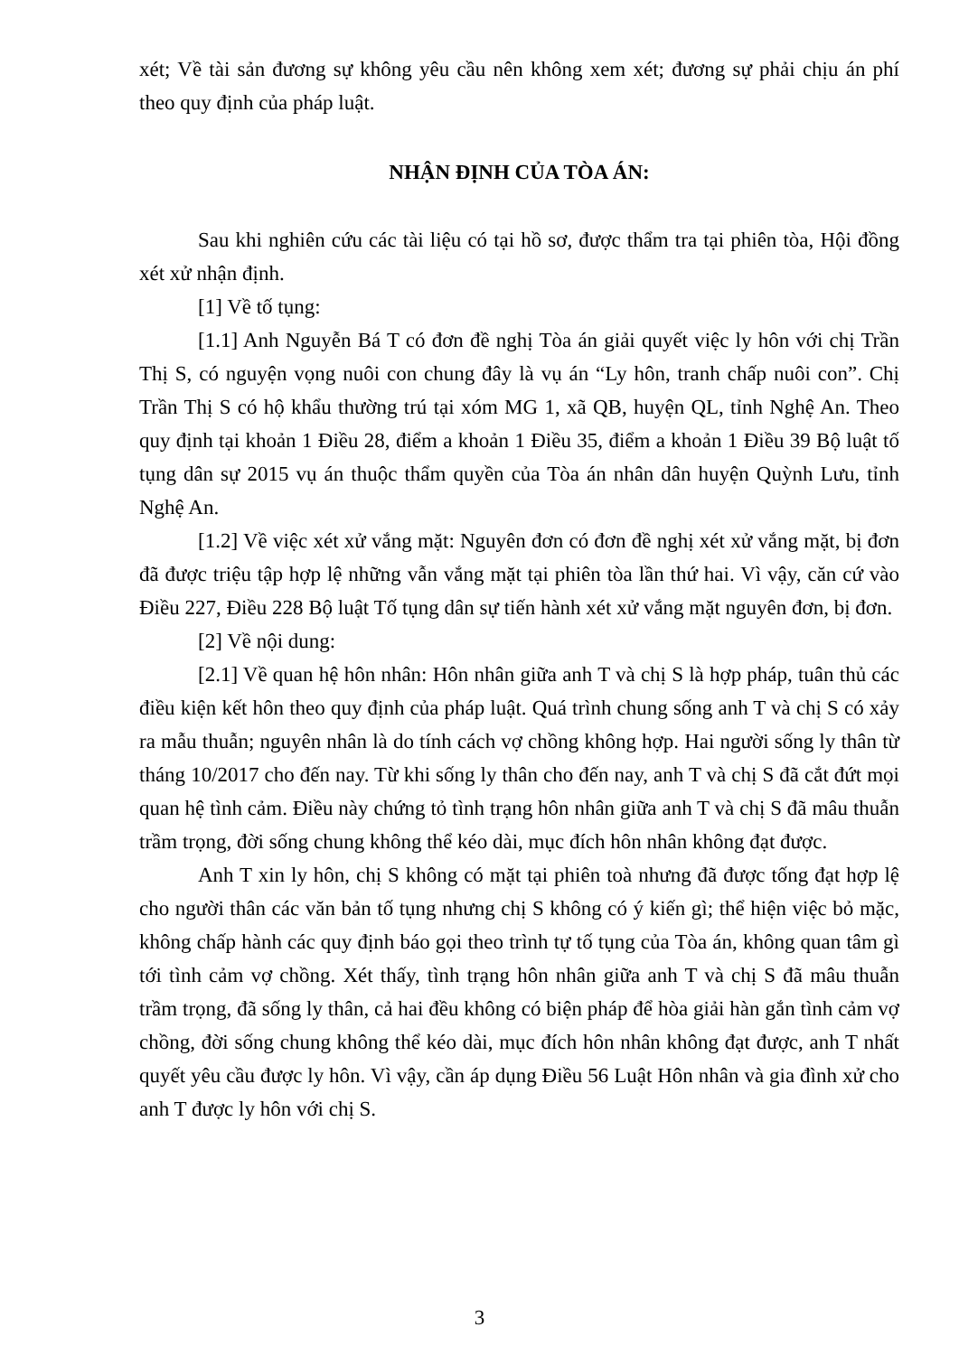xét; Về tài sản đương sự không yêu cầu nên không xem xét; đương sự phải chịu án phí theo quy định của pháp luật.
NHẬN ĐỊNH CỦA TÒA ÁN:
Sau khi nghiên cứu các tài liệu có tại hồ sơ, được thẩm tra tại phiên tòa, Hội đồng xét xử nhận định.
[1] Về tố tụng:
[1.1] Anh Nguyễn Bá T có đơn đề nghị Tòa án giải quyết việc ly hôn với chị Trần Thị S, có nguyện vọng nuôi con chung đây là vụ án “Ly hôn, tranh chấp nuôi con”. Chị Trần Thị S có hộ khẩu thường trú tại xóm MG 1, xã QB, huyện QL, tỉnh Nghệ An. Theo quy định tại khoản 1 Điều 28, điểm a khoản 1 Điều 35, điểm a khoản 1 Điều 39 Bộ luật tố tụng dân sự 2015 vụ án thuộc thẩm quyền của Tòa án nhân dân huyện Quỳnh Lưu, tỉnh Nghệ An.
[1.2] Về việc xét xử vắng mặt: Nguyên đơn có đơn đề nghị xét xử vắng mặt, bị đơn đã được triệu tập hợp lệ những vẫn vắng mặt tại phiên tòa lần thứ hai. Vì vậy, căn cứ vào Điều 227, Điều 228 Bộ luật Tố tụng dân sự tiến hành xét xử vắng mặt nguyên đơn, bị đơn.
[2] Về nội dung:
[2.1] Về quan hệ hôn nhân: Hôn nhân giữa anh T và chị S là hợp pháp, tuân thủ các điều kiện kết hôn theo quy định của pháp luật. Quá trình chung sống anh T và chị S có xảy ra mẫu thuẫn; nguyên nhân là do tính cách vợ chồng không hợp. Hai người sống ly thân từ tháng 10/2017 cho đến nay. Từ khi sống ly thân cho đến nay, anh T và chị S đã cắt đứt mọi quan hệ tình cảm. Điều này chứng tỏ tình trạng hôn nhân giữa anh T và chị S đã mâu thuẫn trầm trọng, đời sống chung không thể kéo dài, mục đích hôn nhân không đạt được.
Anh T xin ly hôn, chị S không có mặt tại phiên toà nhưng đã được tống đạt hợp lệ cho người thân các văn bản tố tụng nhưng chị S không có ý kiến gì; thể hiện việc bỏ mặc, không chấp hành các quy định báo gọi theo trình tự tố tụng của Tòa án, không quan tâm gì tới tình cảm vợ chồng. Xét thấy, tình trạng hôn nhân giữa anh T và chị S đã mâu thuẫn trầm trọng, đã sống ly thân, cả hai đều không có biện pháp để hòa giải hàn gắn tình cảm vợ chồng, đời sống chung không thể kéo dài, mục đích hôn nhân không đạt được, anh T nhất quyết yêu cầu được ly hôn. Vì vậy, cần áp dụng Điều 56 Luật Hôn nhân và gia đình xử cho anh T được ly hôn với chị S.
3